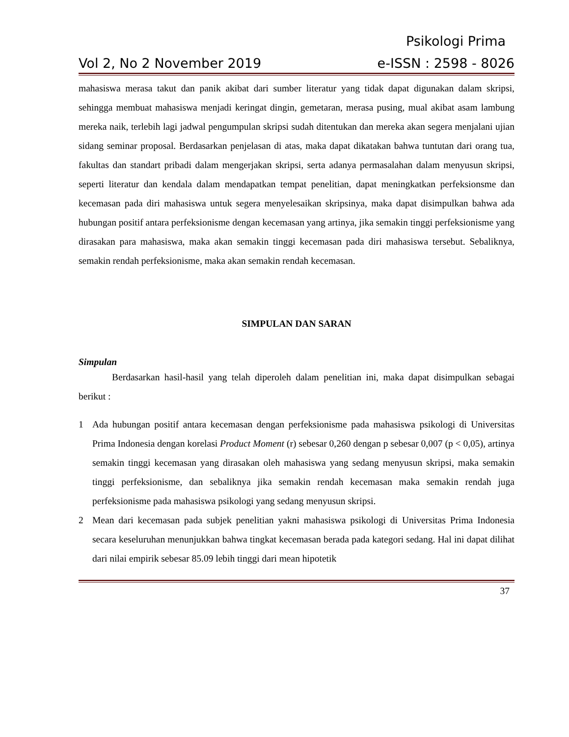Psikologi Prima
Vol 2, No 2 November 2019 e-ISSN : 2598 - 8026
mahasiswa merasa takut dan panik akibat dari sumber literatur yang tidak dapat digunakan dalam skripsi, sehingga membuat mahasiswa menjadi keringat dingin, gemetaran, merasa pusing, mual akibat asam lambung mereka naik, terlebih lagi jadwal pengumpulan skripsi sudah ditentukan dan mereka akan segera menjalani ujian sidang seminar proposal. Berdasarkan penjelasan di atas, maka dapat dikatakan bahwa tuntutan dari orang tua, fakultas dan standart pribadi dalam mengerjakan skripsi, serta adanya permasalahan dalam menyusun skripsi, seperti literatur dan kendala dalam mendapatkan tempat penelitian, dapat meningkatkan perfeksionsme dan kecemasan pada diri mahasiswa untuk segera menyelesaikan skripsinya, maka dapat disimpulkan bahwa ada hubungan positif antara perfeksionisme dengan kecemasan yang artinya, jika semakin tinggi perfeksionisme yang dirasakan para mahasiswa, maka akan semakin tinggi kecemasan pada diri mahasiswa tersebut. Sebaliknya, semakin rendah perfeksionisme, maka akan semakin rendah kecemasan.
SIMPULAN DAN SARAN
Simpulan
Berdasarkan hasil-hasil yang telah diperoleh dalam penelitian ini, maka dapat disimpulkan sebagai berikut :
1 Ada hubungan positif antara kecemasan dengan perfeksionisme pada mahasiswa psikologi di Universitas Prima Indonesia dengan korelasi Product Moment (r) sebesar 0,260 dengan p sebesar 0,007 (p < 0,05), artinya semakin tinggi kecemasan yang dirasakan oleh mahasiswa yang sedang menyusun skripsi, maka semakin tinggi perfeksionisme, dan sebaliknya jika semakin rendah kecemasan maka semakin rendah juga perfeksionisme pada mahasiswa psikologi yang sedang menyusun skripsi.
2 Mean dari kecemasan pada subjek penelitian yakni mahasiswa psikologi di Universitas Prima Indonesia secara keseluruhan menunjukkan bahwa tingkat kecemasan berada pada kategori sedang. Hal ini dapat dilihat dari nilai empirik sebesar 85.09 lebih tinggi dari mean hipotetik
37